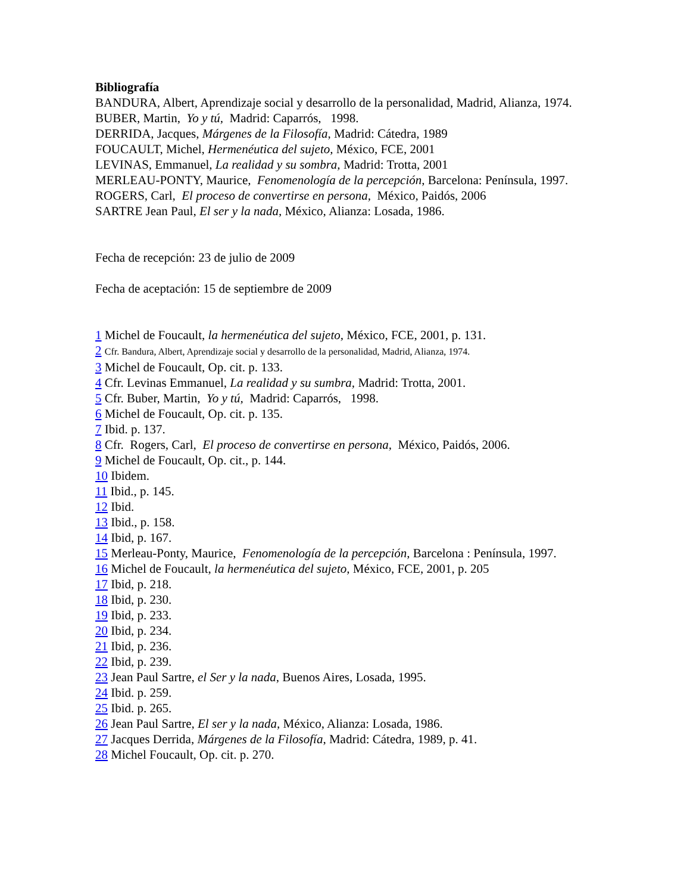Bibliografía
BANDURA, Albert, Aprendizaje social y desarrollo de la personalidad, Madrid, Alianza, 1974.
BUBER, Martin, Yo y tú, Madrid: Caparrós, 1998.
DERRIDA, Jacques, Márgenes de la Filosofía, Madrid: Cátedra, 1989
FOUCAULT, Michel, Hermenéutica del sujeto, México, FCE, 2001
LEVINAS, Emmanuel, La realidad y su sombra, Madrid: Trotta, 2001
MERLEAU-PONTY, Maurice, Fenomenología de la percepción, Barcelona: Península, 1997.
ROGERS, Carl, El proceso de convertirse en persona, México, Paidós, 2006
SARTRE Jean Paul, El ser y la nada, México, Alianza: Losada, 1986.
Fecha de recepción: 23 de julio de 2009
Fecha de aceptación: 15 de septiembre de 2009
1 Michel de Foucault, la hermenéutica del sujeto, México, FCE, 2001, p. 131.
2 Cfr. Bandura, Albert, Aprendizaje social y desarrollo de la personalidad, Madrid, Alianza, 1974.
3 Michel de Foucault, Op. cit. p. 133.
4 Cfr. Levinas Emmanuel, La realidad y su sumbra, Madrid: Trotta, 2001.
5 Cfr. Buber, Martin, Yo y tú, Madrid: Caparrós, 1998.
6 Michel de Foucault, Op. cit. p. 135.
7 Ibid. p. 137.
8 Cfr. Rogers, Carl, El proceso de convertirse en persona, México, Paidós, 2006.
9 Michel de Foucault, Op. cit., p. 144.
10 Ibidem.
11 Ibid., p. 145.
12 Ibid.
13 Ibid., p. 158.
14 Ibid, p. 167.
15 Merleau-Ponty, Maurice, Fenomenología de la percepción, Barcelona : Península, 1997.
16 Michel de Foucault, la hermenéutica del sujeto, México, FCE, 2001, p. 205
17 Ibid, p. 218.
18 Ibid, p. 230.
19 Ibid, p. 233.
20 Ibid, p. 234.
21 Ibid, p. 236.
22 Ibid, p. 239.
23 Jean Paul Sartre, el Ser y la nada, Buenos Aires, Losada, 1995.
24 Ibid. p. 259.
25 Ibid. p. 265.
26 Jean Paul Sartre, El ser y la nada, México, Alianza: Losada, 1986.
27 Jacques Derrida, Márgenes de la Filosofía, Madrid: Cátedra, 1989, p. 41.
28 Michel Foucault, Op. cit. p. 270.